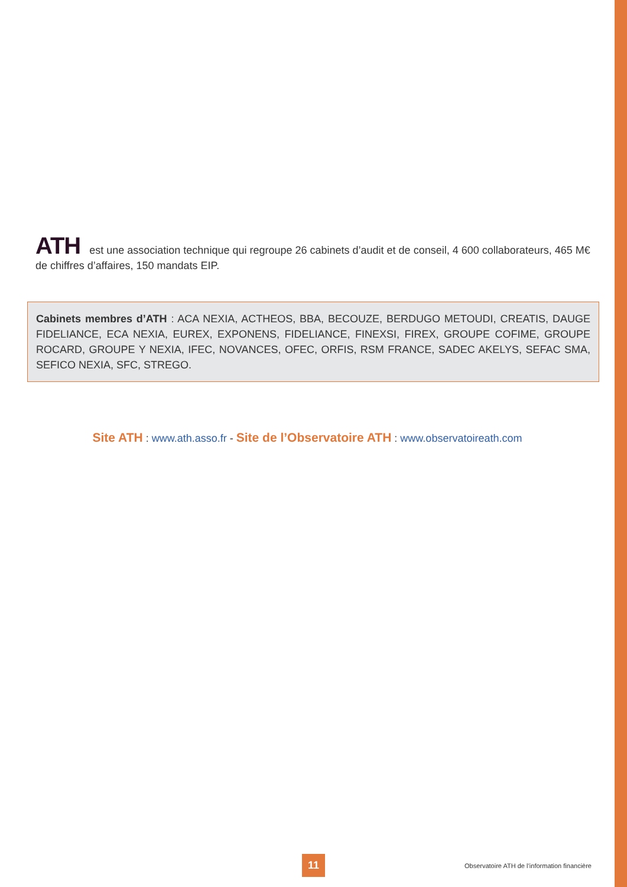ATH est une association technique qui regroupe 26 cabinets d’audit et de conseil, 4 600 collaborateurs, 465 M€ de chiffres d’affaires, 150 mandats EIP.
Cabinets membres d’ATH : ACA NEXIA, ACTHEOS, BBA, BECOUZE, BERDUGO METOUDI, CREATIS, DAUGE FIDELIANCE, ECA NEXIA, EUREX, EXPONENS, FIDELIANCE, FINEXSI, FIREX, GROUPE COFIME, GROUPE ROCARD, GROUPE Y NEXIA, IFEC, NOVANCES, OFEC, ORFIS, RSM FRANCE, SADEC AKELYS, SEFAC SMA, SEFICO NEXIA, SFC, STREGO.
Site ATH : www.ath.asso.fr - Site de l’Observatoire ATH : www.observatoireath.com
11
Observatoire ATH de l’information financière